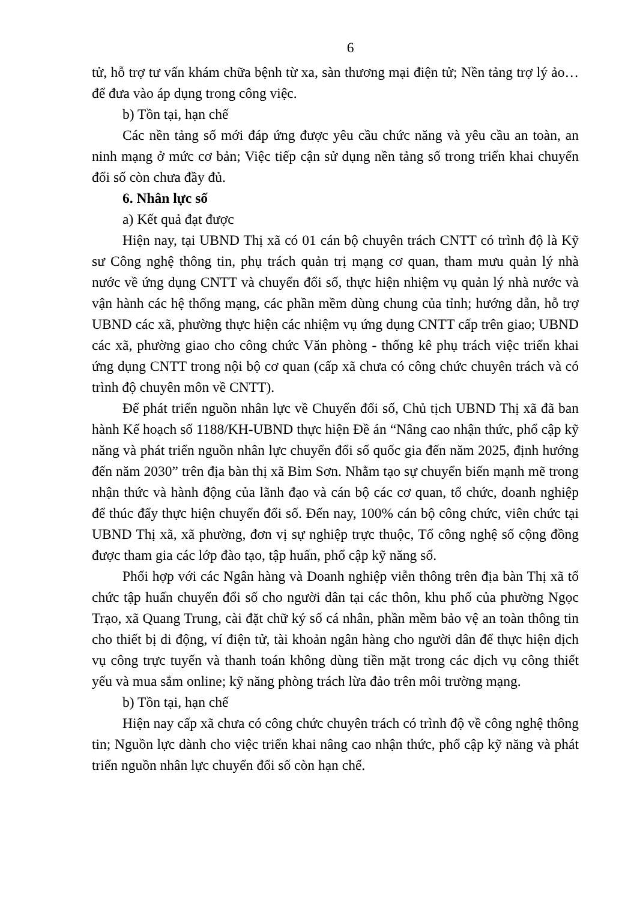6
tử, hỗ trợ tư vấn khám chữa bệnh từ xa, sàn thương mại điện tử; Nền tảng trợ lý ảo… để đưa vào áp dụng trong công việc.
b) Tồn tại, hạn chế
Các nền tảng số mới đáp ứng được yêu cầu chức năng và yêu cầu an toàn, an ninh mạng ở mức cơ bản; Việc tiếp cận sử dụng nền tảng số trong triển khai chuyển đổi số còn chưa đầy đủ.
6. Nhân lực số
a) Kết quả đạt được
Hiện nay, tại UBND Thị xã có 01 cán bộ chuyên trách CNTT có trình độ là Kỹ sư Công nghệ thông tin, phụ trách quản trị mạng cơ quan, tham mưu quản lý nhà nước về ứng dụng CNTT và chuyển đổi số, thực hiện nhiệm vụ quản lý nhà nước và vận hành các hệ thống mạng, các phần mềm dùng chung của tỉnh; hướng dẫn, hỗ trợ UBND các xã, phường thực hiện các nhiệm vụ ứng dụng CNTT cấp trên giao; UBND các xã, phường giao cho công chức Văn phòng - thống kê phụ trách việc triển khai ứng dụng CNTT trong nội bộ cơ quan (cấp xã chưa có công chức chuyên trách và có trình độ chuyên môn về CNTT).
Để phát triển nguồn nhân lực về Chuyển đổi số, Chủ tịch UBND Thị xã đã ban hành Kế hoạch số 1188/KH-UBND thực hiện Đề án “Nâng cao nhận thức, phổ cập kỹ năng và phát triển nguồn nhân lực chuyển đổi số quốc gia đến năm 2025, định hướng đến năm 2030” trên địa bàn thị xã Bỉm Sơn. Nhằm tạo sự chuyển biến mạnh mẽ trong nhận thức và hành động của lãnh đạo và cán bộ các cơ quan, tổ chức, doanh nghiệp để thúc đẩy thực hiện chuyển đổi số. Đến nay, 100% cán bộ công chức, viên chức tại UBND Thị xã, xã phường, đơn vị sự nghiệp trực thuộc, Tổ công nghệ số cộng đồng được tham gia các lớp đào tạo, tập huấn, phổ cập kỹ năng số.
Phối hợp với các Ngân hàng và Doanh nghiệp viễn thông trên địa bàn Thị xã tổ chức tập huấn chuyển đổi số cho người dân tại các thôn, khu phố của phường Ngọc Trạo, xã Quang Trung, cài đặt chữ ký số cá nhân, phần mềm bảo vệ an toàn thông tin cho thiết bị di động, ví điện tử, tài khoản ngân hàng cho người dân để thực hiện dịch vụ công trực tuyến và thanh toán không dùng tiền mặt trong các dịch vụ công thiết yếu và mua sắm online; kỹ năng phòng trách lừa đảo trên môi trường mạng.
b) Tồn tại, hạn chế
Hiện nay cấp xã chưa có công chức chuyên trách có trình độ về công nghệ thông tin; Nguồn lực dành cho việc triển khai nâng cao nhận thức, phổ cập kỹ năng và phát triển nguồn nhân lực chuyển đổi số còn hạn chế.